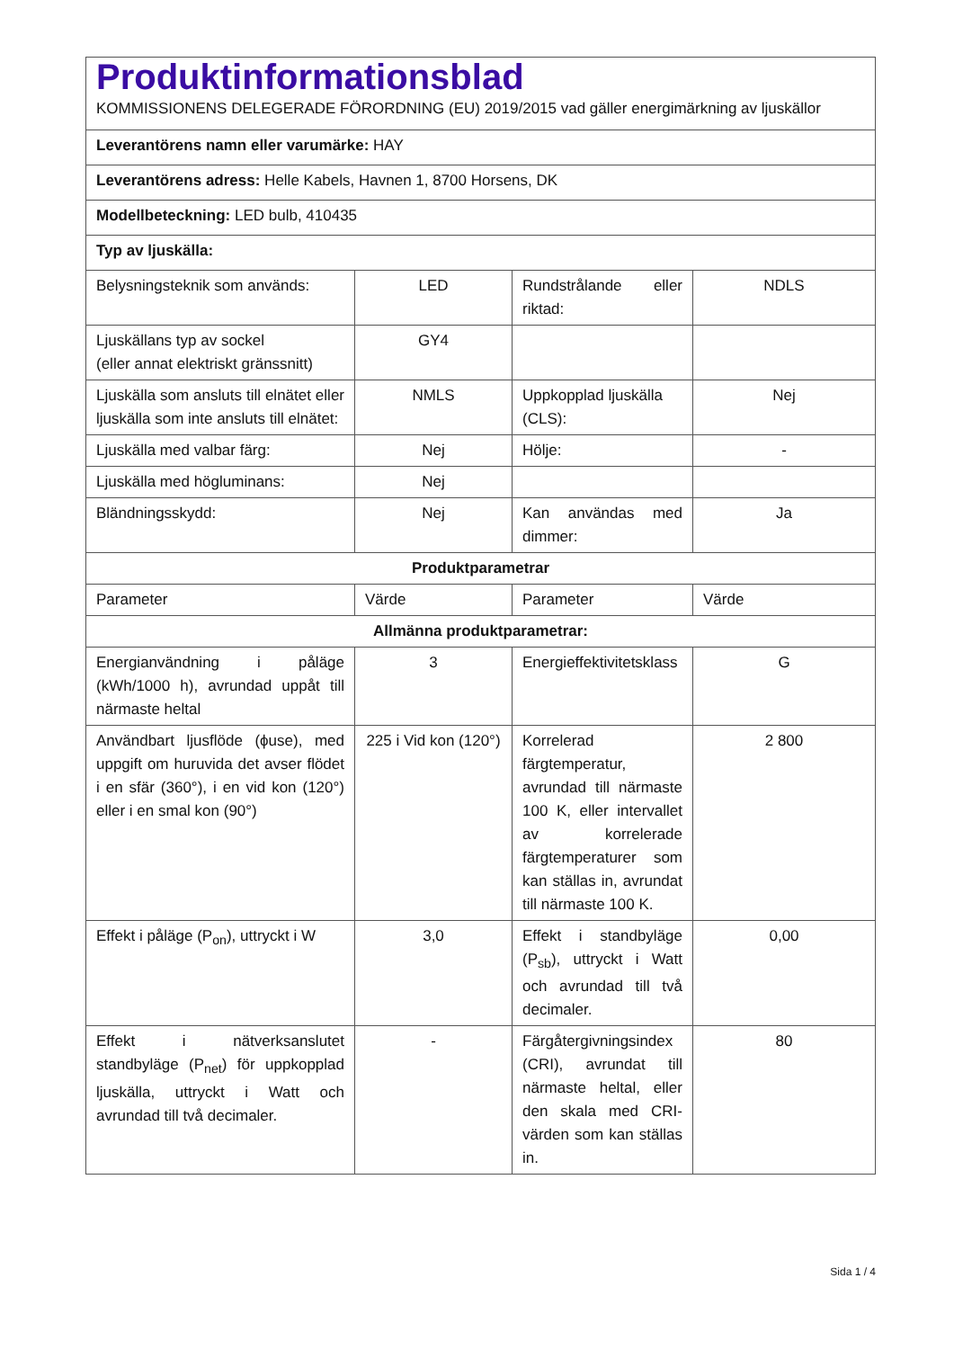| Produktinformationsblad KOMMISSIONENS DELEGERADE FÖRORDNING (EU) 2019/2015 vad gäller energimärkning av ljuskällor | | | |
| Leverantörens namn eller varumärke: HAY | | | |
| Leverantörens adress: Helle Kabels, Havnen 1, 8700 Horsens, DK | | | |
| Modellbeteckning: LED bulb, 410435 | | | |
| Typ av ljuskälla: | | | |
| Belysningsteknik som används: | LED | Rundstrålande eller riktad: | NDLS |
| Ljuskällans typ av sockel (eller annat elektriskt gränssnitt) | GY4 | | |
| Ljuskälla som ansluts till elnätet eller ljuskälla som inte ansluts till elnätet: | NMLS | Uppkopplad ljuskälla (CLS): | Nej |
| Ljuskälla med valbar färg: | Nej | Hölje: | - |
| Ljuskälla med högluminans: | Nej | | |
| Bländningsskydd: | Nej | Kan användas med dimmer: | Ja |
| Produktparametrar | | | |
| Parameter | Värde | Parameter | Värde |
| Allmänna produktparametrar: | | | |
| Energianvändning i påläge (kWh/1000 h), avrundad uppåt till närmaste heltal | 3 | Energieffektivitetsklass | G |
| Användbart ljusflöde (ϕuse), med uppgift om huruvida det avser flödet i en sfär (360°), i en vid kon (120°) eller i en smal kon (90°) | 225 i Vid kon (120°) | Korrelerad färgtemperatur, avrundad till närmaste 100 K, eller intervallet av korrelerade färgtemperaturer som kan ställas in, avrundat till närmaste 100 K. | 2 800 |
| Effekt i påläge (P<sub>on</sub>), uttryckt i W | 3,0 | Effekt i standbyläge (P<sub>sb</sub>), uttryckt i Watt och avrundad till två decimaler. | 0,00 |
| Effekt i nätverksanslutet standbyläge (P<sub>net</sub>) för uppkopplad ljuskälla, uttryckt i Watt och avrundad till två decimaler. | - | Färgåtergivningsindex (CRI), avrundat till närmaste heltal, eller den skala med CRI-värden som kan ställas in. | 80 |
Sida 1 / 4